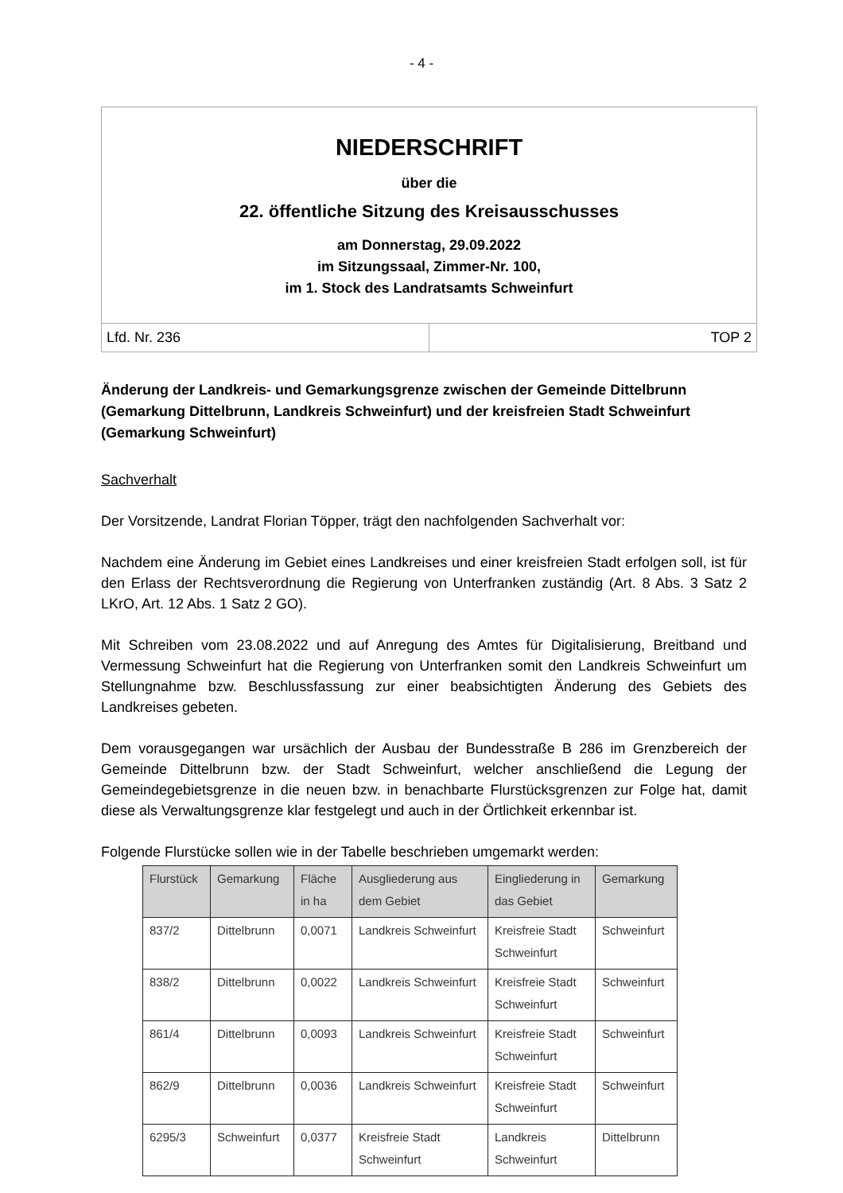- 4 -
NIEDERSCHRIFT
über die
22. öffentliche Sitzung des Kreisausschusses
am Donnerstag, 29.09.2022
im Sitzungssaal, Zimmer-Nr. 100,
im 1. Stock des Landratsamts Schweinfurt
Lfd. Nr. 236 TOP 2
Änderung der Landkreis- und Gemarkungsgrenze zwischen der Gemeinde Dittelbrunn (Gemarkung Dittelbrunn, Landkreis Schweinfurt) und der kreisfreien Stadt Schweinfurt (Gemarkung Schweinfurt)
Sachverhalt
Der Vorsitzende, Landrat Florian Töpper, trägt den nachfolgenden Sachverhalt vor:
Nachdem eine Änderung im Gebiet eines Landkreises und einer kreisfreien Stadt erfolgen soll, ist für den Erlass der Rechtsverordnung die Regierung von Unterfranken zuständig (Art. 8 Abs. 3 Satz 2 LKrO, Art. 12 Abs. 1 Satz 2 GO).
Mit Schreiben vom 23.08.2022 und auf Anregung des Amtes für Digitalisierung, Breitband und Vermessung Schweinfurt hat die Regierung von Unterfranken somit den Landkreis Schweinfurt um Stellungnahme bzw. Beschlussfassung zur einer beabsichtigten Änderung des Gebiets des Landkreises gebeten.
Dem vorausgegangen war ursächlich der Ausbau der Bundesstraße B 286 im Grenzbereich der Gemeinde Dittelbrunn bzw. der Stadt Schweinfurt, welcher anschließend die Legung der Gemeindegebietsgrenze in die neuen bzw. in benachbarte Flurstücksgrenzen zur Folge hat, damit diese als Verwaltungsgrenze klar festgelegt und auch in der Örtlichkeit erkennbar ist.
Folgende Flurstücke sollen wie in der Tabelle beschrieben umgemarkt werden:
| Flurstück | Gemarkung | Fläche in ha | Ausgliederung aus dem Gebiet | Eingliederung in das Gebiet | Gemarkung |
| --- | --- | --- | --- | --- | --- |
| 837/2 | Dittelbrunn | 0,0071 | Landkreis Schweinfurt | Kreisfreie Stadt Schweinfurt | Schweinfurt |
| 838/2 | Dittelbrunn | 0,0022 | Landkreis Schweinfurt | Kreisfreie Stadt Schweinfurt | Schweinfurt |
| 861/4 | Dittelbrunn | 0,0093 | Landkreis Schweinfurt | Kreisfreie Stadt Schweinfurt | Schweinfurt |
| 862/9 | Dittelbrunn | 0,0036 | Landkreis Schweinfurt | Kreisfreie Stadt Schweinfurt | Schweinfurt |
| 6295/3 | Schweinfurt | 0,0377 | Kreisfreie Stadt Schweinfurt | Landkreis Schweinfurt | Dittelbrunn |